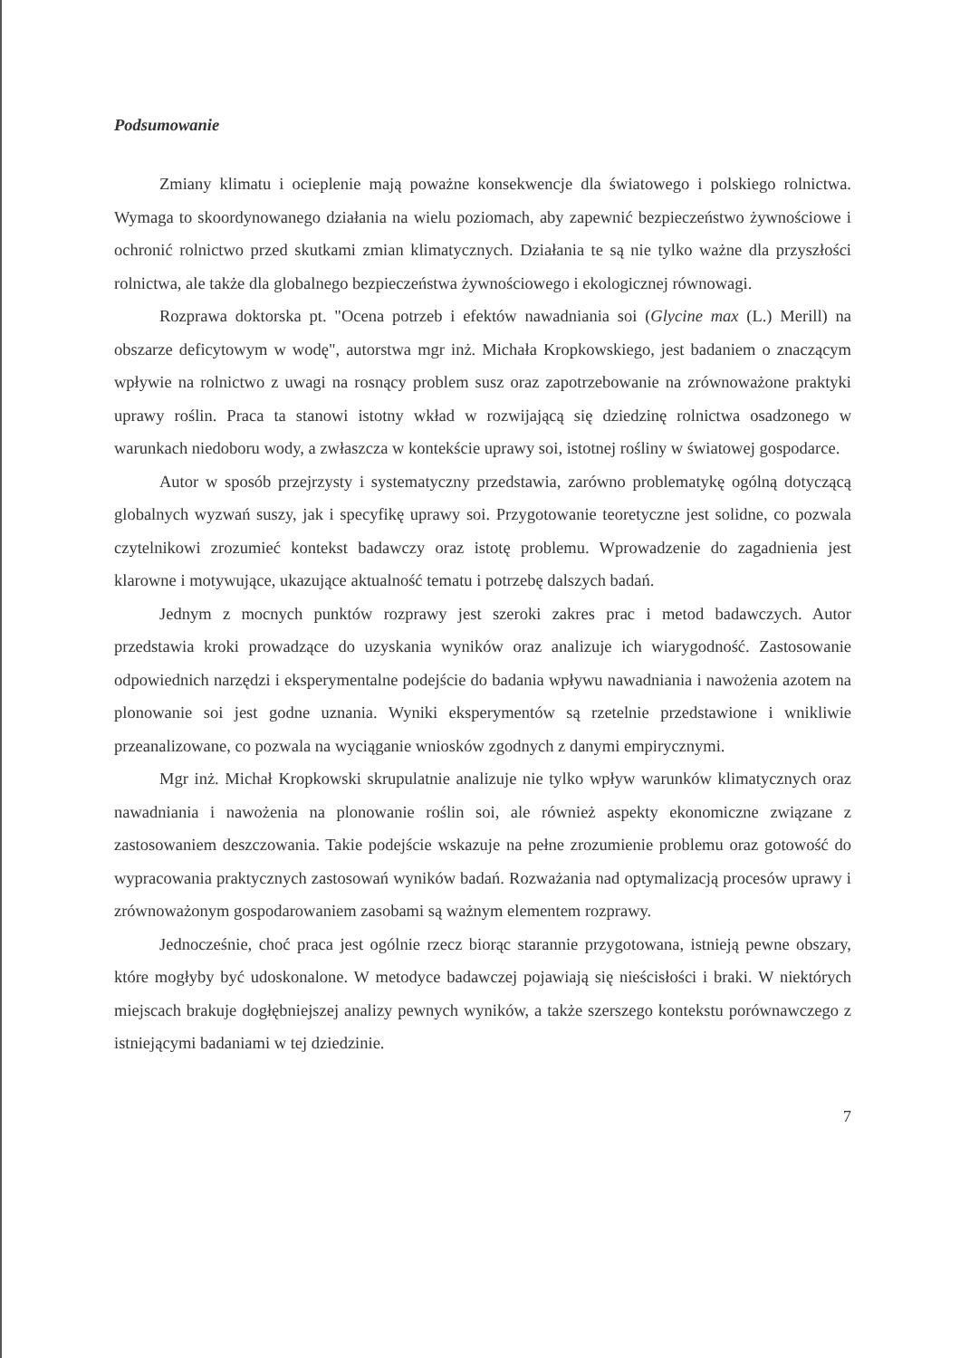Podsumowanie
Zmiany klimatu i ocieplenie mają poważne konsekwencje dla światowego i polskiego rolnictwa. Wymaga to skoordynowanego działania na wielu poziomach, aby zapewnić bezpieczeństwo żywnościowe i ochronić rolnictwo przed skutkami zmian klimatycznych. Działania te są nie tylko ważne dla przyszłości rolnictwa, ale także dla globalnego bezpieczeństwa żywnościowego i ekologicznej równowagi.
Rozprawa doktorska pt. "Ocena potrzeb i efektów nawadniania soi (Glycine max (L.) Merill) na obszarze deficytowym w wodę", autorstwa mgr inż. Michała Kropkowskiego, jest badaniem o znaczącym wpływie na rolnictwo z uwagi na rosnący problem susz oraz zapotrzebowanie na zrównoważone praktyki uprawy roślin. Praca ta stanowi istotny wkład w rozwijającą się dziedzinę rolnictwa osadzonego w warunkach niedoboru wody, a zwłaszcza w kontekście uprawy soi, istotnej rośliny w światowej gospodarce.
Autor w sposób przejrzysty i systematyczny przedstawia, zarówno problematykę ogólną dotyczącą globalnych wyzwań suszy, jak i specyfikę uprawy soi. Przygotowanie teoretyczne jest solidne, co pozwala czytelnikowi zrozumieć kontekst badawczy oraz istotę problemu. Wprowadzenie do zagadnienia jest klarowne i motywujące, ukazujące aktualność tematu i potrzebę dalszych badań.
Jednym z mocnych punktów rozprawy jest szeroki zakres prac i metod badawczych. Autor przedstawia kroki prowadzące do uzyskania wyników oraz analizuje ich wiarygodność. Zastosowanie odpowiednich narzędzi i eksperymentalne podejście do badania wpływu nawadniania i nawożenia azotem na plonowanie soi jest godne uznania. Wyniki eksperymentów są rzetelnie przedstawione i wnikliwie przeanalizowane, co pozwala na wyciąganie wniosków zgodnych z danymi empirycznymi.
Mgr inż. Michał Kropkowski skrupulatnie analizuje nie tylko wpływ warunków klimatycznych oraz nawadniania i nawożenia na plonowanie roślin soi, ale również aspekty ekonomiczne związane z zastosowaniem deszczowania. Takie podejście wskazuje na pełne zrozumienie problemu oraz gotowość do wypracowania praktycznych zastosowań wyników badań. Rozważania nad optymalizacją procesów uprawy i zrównoważonym gospodarowaniem zasobami są ważnym elementem rozprawy.
Jednocześnie, choć praca jest ogólnie rzecz biorąc starannie przygotowana, istnieją pewne obszary, które mogłyby być udoskonalone. W metodyce badawczej pojawiają się nieścisłości i braki. W niektórych miejscach brakuje dogłębniejszej analizy pewnych wyników, a także szerszego kontekstu porównawczego z istniejącymi badaniami w tej dziedzinie.
7